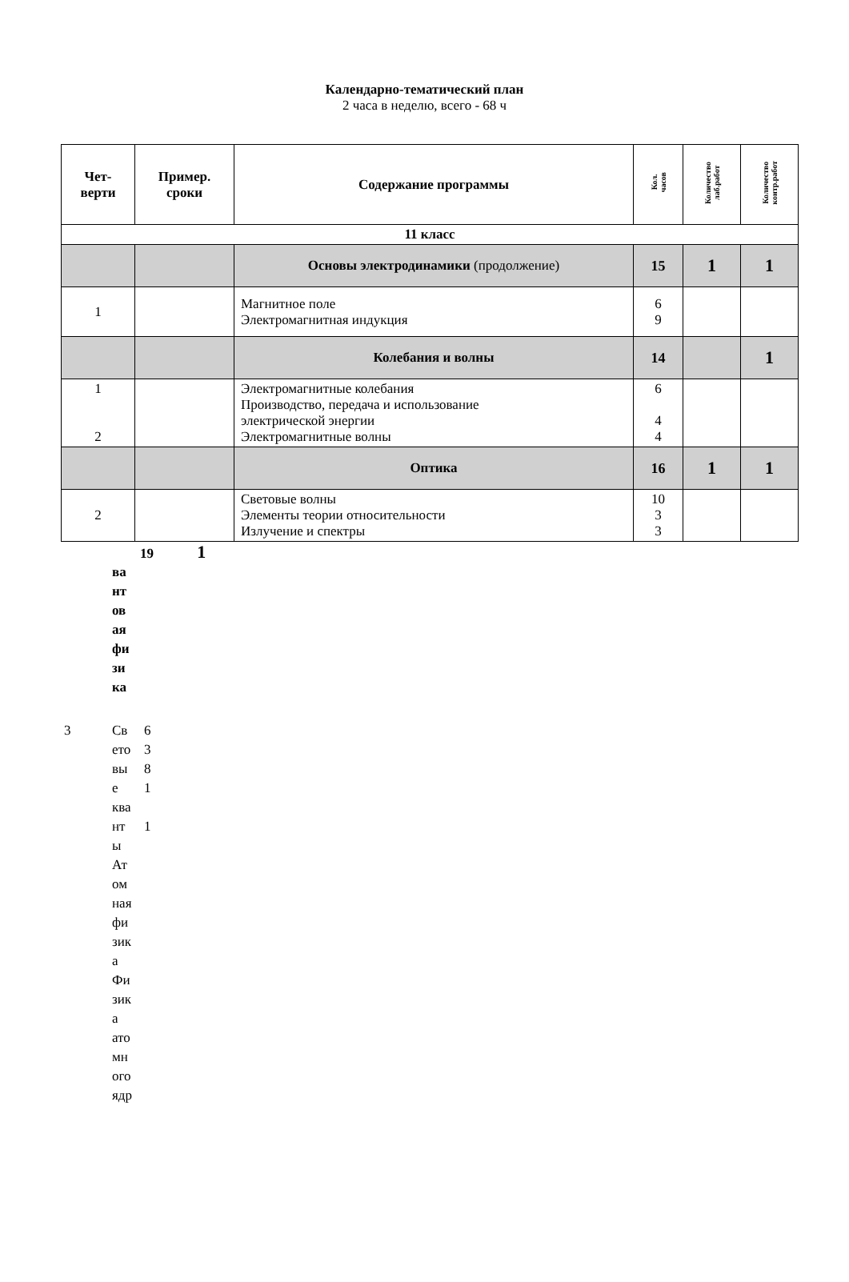Календарно-тематический план
2 часа в неделю, всего - 68 ч
| Чет- верти | Пример. сроки | Содержание программы | Кол. часов | Количество лаб.работ | Количество контр.работ |
| --- | --- | --- | --- | --- | --- |
| 11 класс | | | | | |
| | | Основы электродинамики (продолжение) | 15 | 1 | 1 |
| 1 | | Магнитное поле Электромагнитная индукция | 6 9 | | |
| | | Колебания и волны | 14 | | 1 |
| 1 2 | | Электромагнитные колебания Производство, передача и использование электрической энергии Электромагнитные волны | 6 4 4 | | |
| | | Оптика | 16 | 1 | 1 |
| 2 | | Световые волны Элементы теории относительности Излучение и спектры | 10 3 3 | | |
19 1
ва
нт
ов
ая
фи
зи
ка
3 Св
ето
вы
е
ква
нт
ы
Ат
ом
ная
фи
зик
а
Фи
зик
а
ато
мн
ого
ядр
6
3
8
1
1